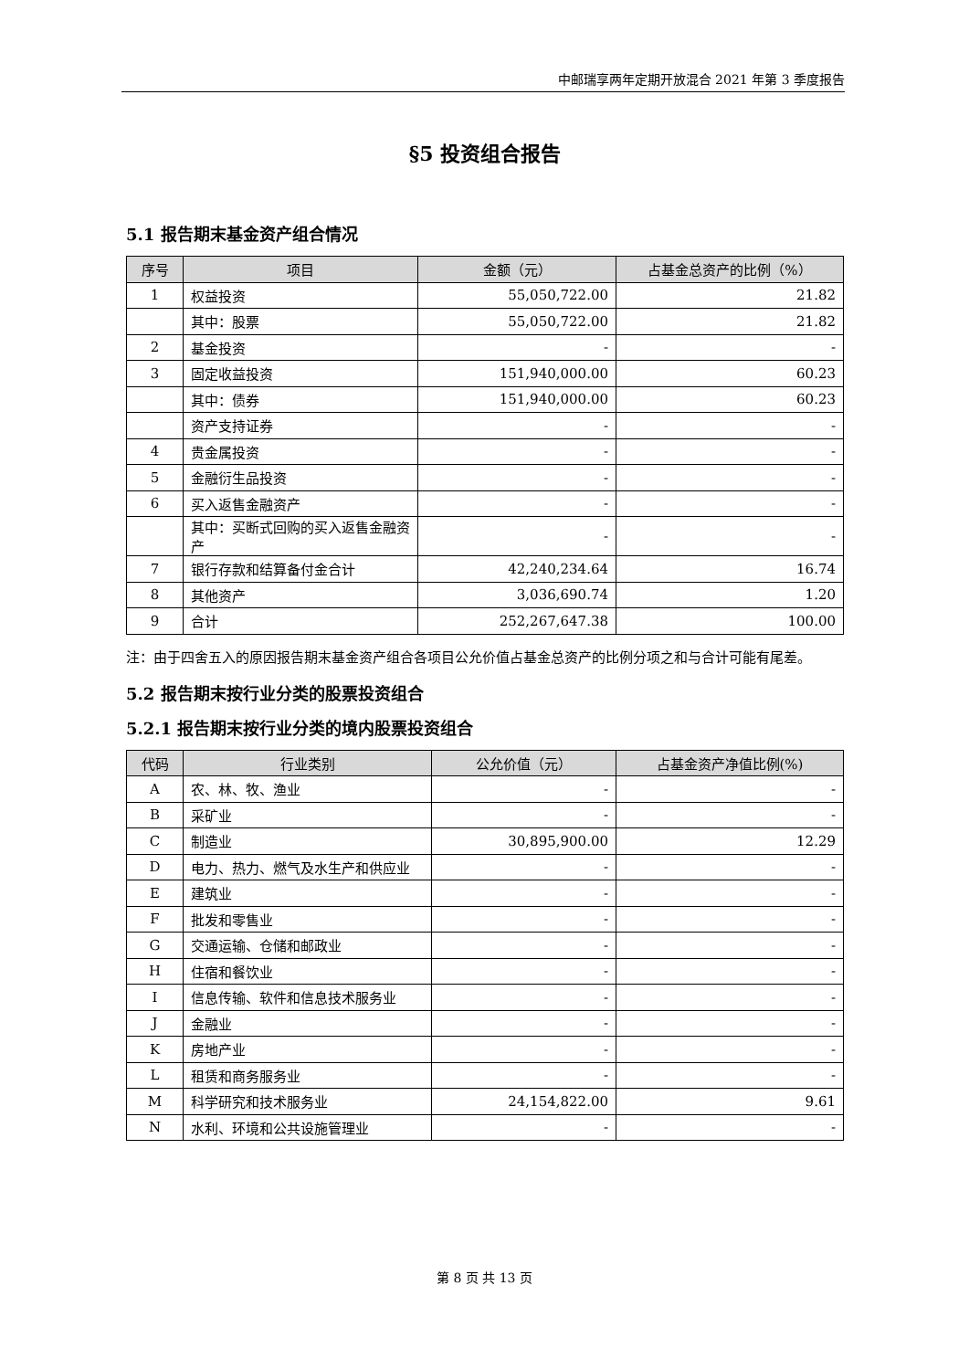中邮瑞享两年定期开放混合 2021 年第 3 季度报告
§5 投资组合报告
5.1 报告期末基金资产组合情况
| 序号 | 项目 | 金额（元） | 占基金总资产的比例（%） |
| --- | --- | --- | --- |
| 1 | 权益投资 | 55,050,722.00 | 21.82 |
| | 其中：股票 | 55,050,722.00 | 21.82 |
| 2 | 基金投资 | - | - |
| 3 | 固定收益投资 | 151,940,000.00 | 60.23 |
| | 其中：债券 | 151,940,000.00 | 60.23 |
| | 资产支持证券 | - | - |
| 4 | 贵金属投资 | - | - |
| 5 | 金融衍生品投资 | - | - |
| 6 | 买入返售金融资产 | - | - |
| | 其中：买断式回购的买入返售金融资产 | - | - |
| 7 | 银行存款和结算备付金合计 | 42,240,234.64 | 16.74 |
| 8 | 其他资产 | 3,036,690.74 | 1.20 |
| 9 | 合计 | 252,267,647.38 | 100.00 |
注：由于四舍五入的原因报告期末基金资产组合各项目公允价值占基金总资产的比例分项之和与合计可能有尾差。
5.2 报告期末按行业分类的股票投资组合
5.2.1 报告期末按行业分类的境内股票投资组合
| 代码 | 行业类别 | 公允价值（元） | 占基金资产净值比例(%) |
| --- | --- | --- | --- |
| A | 农、林、牧、渔业 | - | - |
| B | 采矿业 | - | - |
| C | 制造业 | 30,895,900.00 | 12.29 |
| D | 电力、热力、燃气及水生产和供应业 | - | - |
| E | 建筑业 | - | - |
| F | 批发和零售业 | - | - |
| G | 交通运输、仓储和邮政业 | - | - |
| H | 住宿和餐饮业 | - | - |
| I | 信息传输、软件和信息技术服务业 | - | - |
| J | 金融业 | - | - |
| K | 房地产业 | - | - |
| L | 租赁和商务服务业 | - | - |
| M | 科学研究和技术服务业 | 24,154,822.00 | 9.61 |
| N | 水利、环境和公共设施管理业 | - | - |
第 8 页 共 13 页